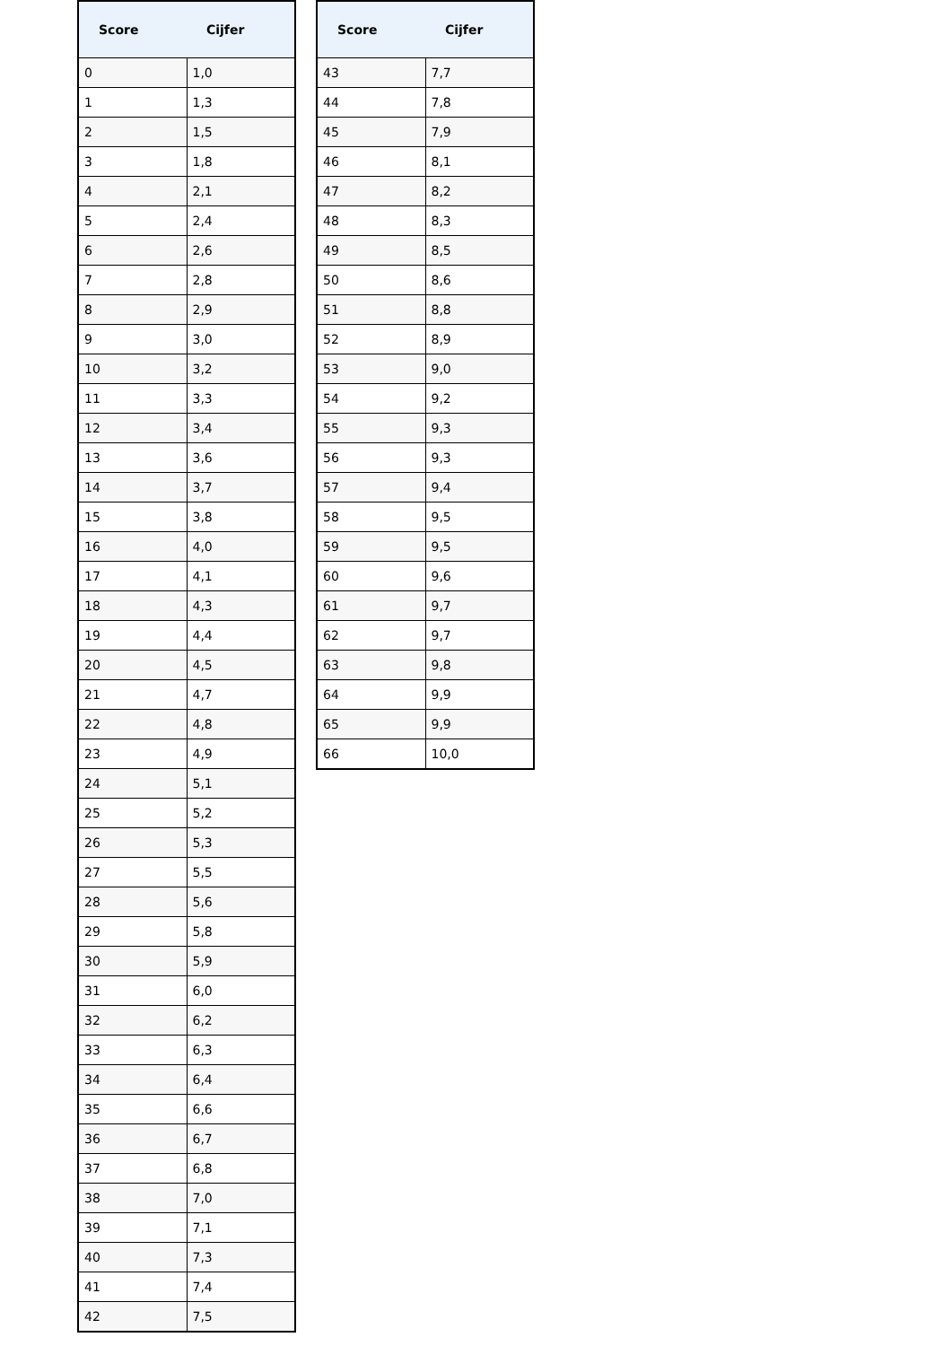| Score | Cijfer |
| --- | --- |
| 0 | 1,0 |
| 1 | 1,3 |
| 2 | 1,5 |
| 3 | 1,8 |
| 4 | 2,1 |
| 5 | 2,4 |
| 6 | 2,6 |
| 7 | 2,8 |
| 8 | 2,9 |
| 9 | 3,0 |
| 10 | 3,2 |
| 11 | 3,3 |
| 12 | 3,4 |
| 13 | 3,6 |
| 14 | 3,7 |
| 15 | 3,8 |
| 16 | 4,0 |
| 17 | 4,1 |
| 18 | 4,3 |
| 19 | 4,4 |
| 20 | 4,5 |
| 21 | 4,7 |
| 22 | 4,8 |
| 23 | 4,9 |
| 24 | 5,1 |
| 25 | 5,2 |
| 26 | 5,3 |
| 27 | 5,5 |
| 28 | 5,6 |
| 29 | 5,8 |
| 30 | 5,9 |
| 31 | 6,0 |
| 32 | 6,2 |
| 33 | 6,3 |
| 34 | 6,4 |
| 35 | 6,6 |
| 36 | 6,7 |
| 37 | 6,8 |
| 38 | 7,0 |
| 39 | 7,1 |
| 40 | 7,3 |
| 41 | 7,4 |
| 42 | 7,5 |
| Score | Cijfer |
| --- | --- |
| 43 | 7,7 |
| 44 | 7,8 |
| 45 | 7,9 |
| 46 | 8,1 |
| 47 | 8,2 |
| 48 | 8,3 |
| 49 | 8,5 |
| 50 | 8,6 |
| 51 | 8,8 |
| 52 | 8,9 |
| 53 | 9,0 |
| 54 | 9,2 |
| 55 | 9,3 |
| 56 | 9,3 |
| 57 | 9,4 |
| 58 | 9,5 |
| 59 | 9,5 |
| 60 | 9,6 |
| 61 | 9,7 |
| 62 | 9,7 |
| 63 | 9,8 |
| 64 | 9,9 |
| 65 | 9,9 |
| 66 | 10,0 |